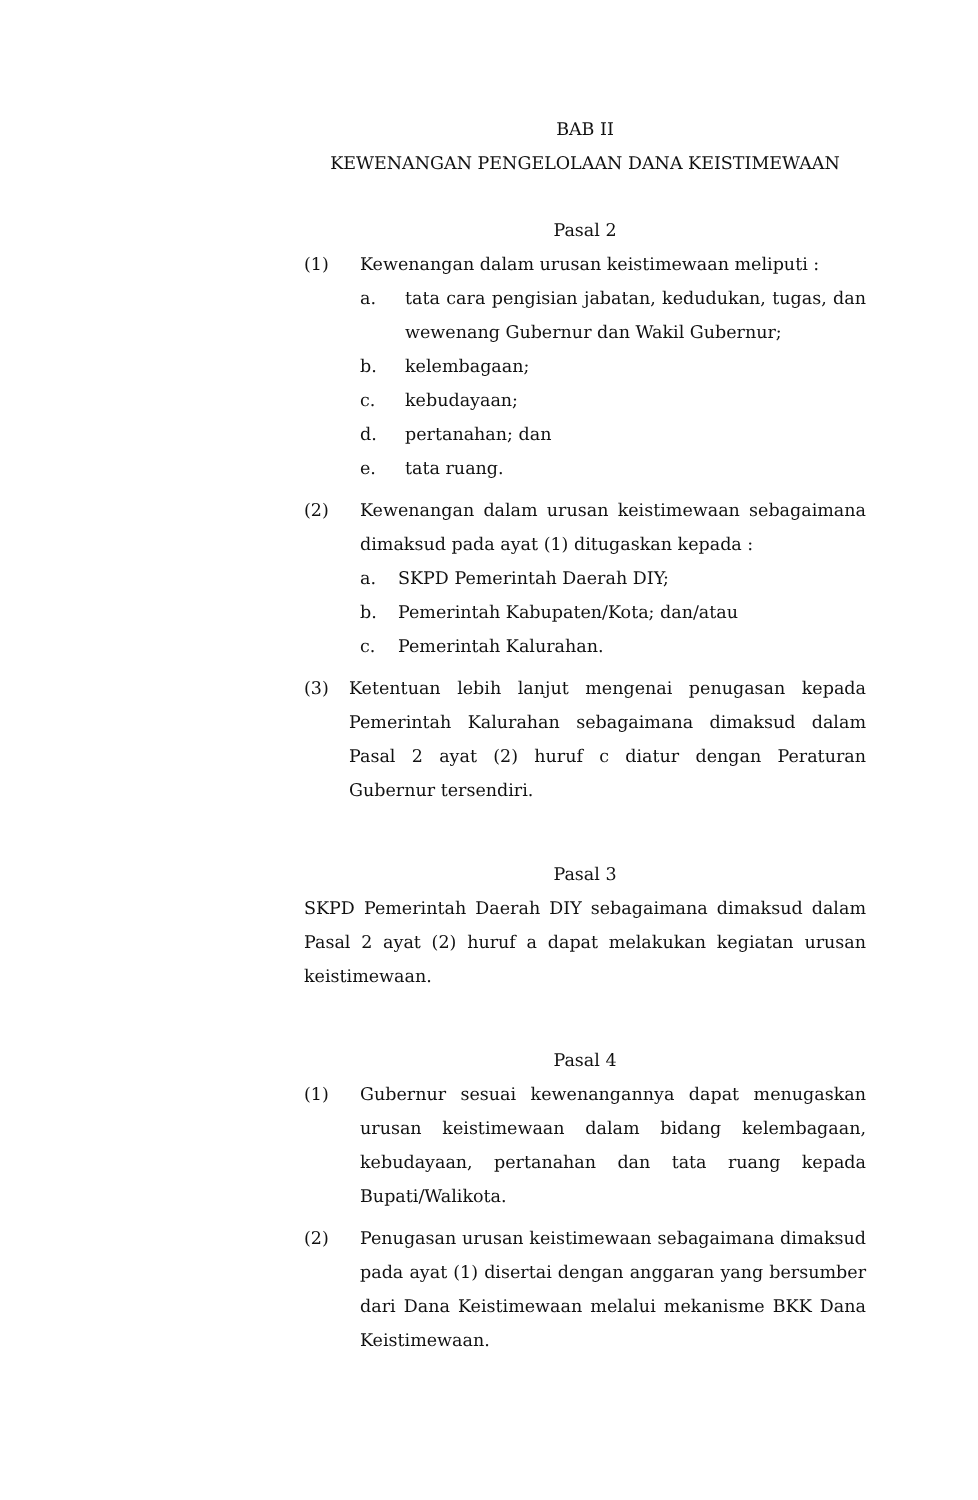BAB II
KEWENANGAN PENGELOLAAN DANA KEISTIMEWAAN
Pasal 2
(1) Kewenangan dalam urusan keistimewaan meliputi :
a. tata cara pengisian jabatan, kedudukan, tugas, dan wewenang Gubernur dan Wakil Gubernur;
b. kelembagaan;
c. kebudayaan;
d. pertanahan; dan
e. tata ruang.
(2) Kewenangan dalam urusan keistimewaan sebagaimana dimaksud pada ayat (1) ditugaskan kepada :
a. SKPD Pemerintah Daerah DIY;
b. Pemerintah Kabupaten/Kota; dan/atau
c. Pemerintah Kalurahan.
(3) Ketentuan lebih lanjut mengenai penugasan kepada Pemerintah Kalurahan sebagaimana dimaksud dalam Pasal 2 ayat (2) huruf c diatur dengan Peraturan Gubernur tersendiri.
Pasal 3
SKPD Pemerintah Daerah DIY sebagaimana dimaksud dalam Pasal 2 ayat (2) huruf a dapat melakukan kegiatan urusan keistimewaan.
Pasal 4
(1) Gubernur sesuai kewenangannya dapat menugaskan urusan keistimewaan dalam bidang kelembagaan, kebudayaan, pertanahan dan tata ruang kepada Bupati/Walikota.
(2) Penugasan urusan keistimewaan sebagaimana dimaksud pada ayat (1) disertai dengan anggaran yang bersumber dari Dana Keistimewaan melalui mekanisme BKK Dana Keistimewaan.